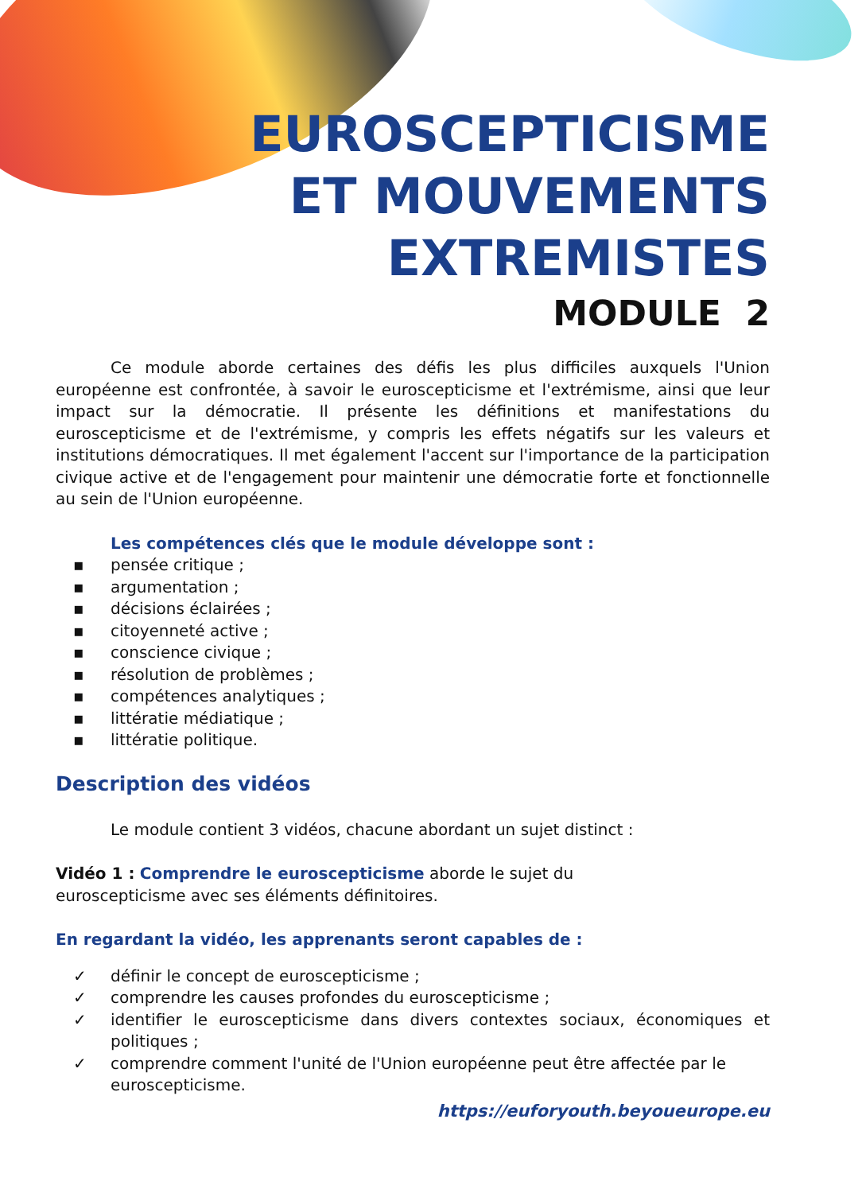EUROSCEPTICISME
ET MOUVEMENTS
EXTREMISTES
MODULE 2
Ce module aborde certaines des défis les plus difficiles auxquels l'Union européenne est confrontée, à savoir le euroscepticisme et l'extrémisme, ainsi que leur impact sur la démocratie. Il présente les définitions et manifestations du euroscepticisme et de l'extrémisme, y compris les effets négatifs sur les valeurs et institutions démocratiques. Il met également l'accent sur l'importance de la participation civique active et de l'engagement pour maintenir une démocratie forte et fonctionnelle au sein de l'Union européenne.
Les compétences clés que le module développe sont :
▪ pensée critique ;
▪ argumentation ;
▪ décisions éclairées ;
▪ citoyenneté active ;
▪ conscience civique ;
▪ résolution de problèmes ;
▪ compétences analytiques ;
▪ littératie médiatique ;
▪ littératie politique.
Description des vidéos
Le module contient 3 vidéos, chacune abordant un sujet distinct :
Vidéo 1 : Comprendre le euroscepticisme aborde le sujet du
euroscepticisme avec ses éléments définitoires.
En regardant la vidéo, les apprenants seront capables de :
✓ définir le concept de euroscepticisme ;
✓ comprendre les causes profondes du euroscepticisme ;
✓ identifier le euroscepticisme dans divers contextes sociaux, économiques et politiques ;
✓ comprendre comment l'unité de l'Union européenne peut être affectée par le euroscepticisme.
https://euforyouth.beyoueurope.eu